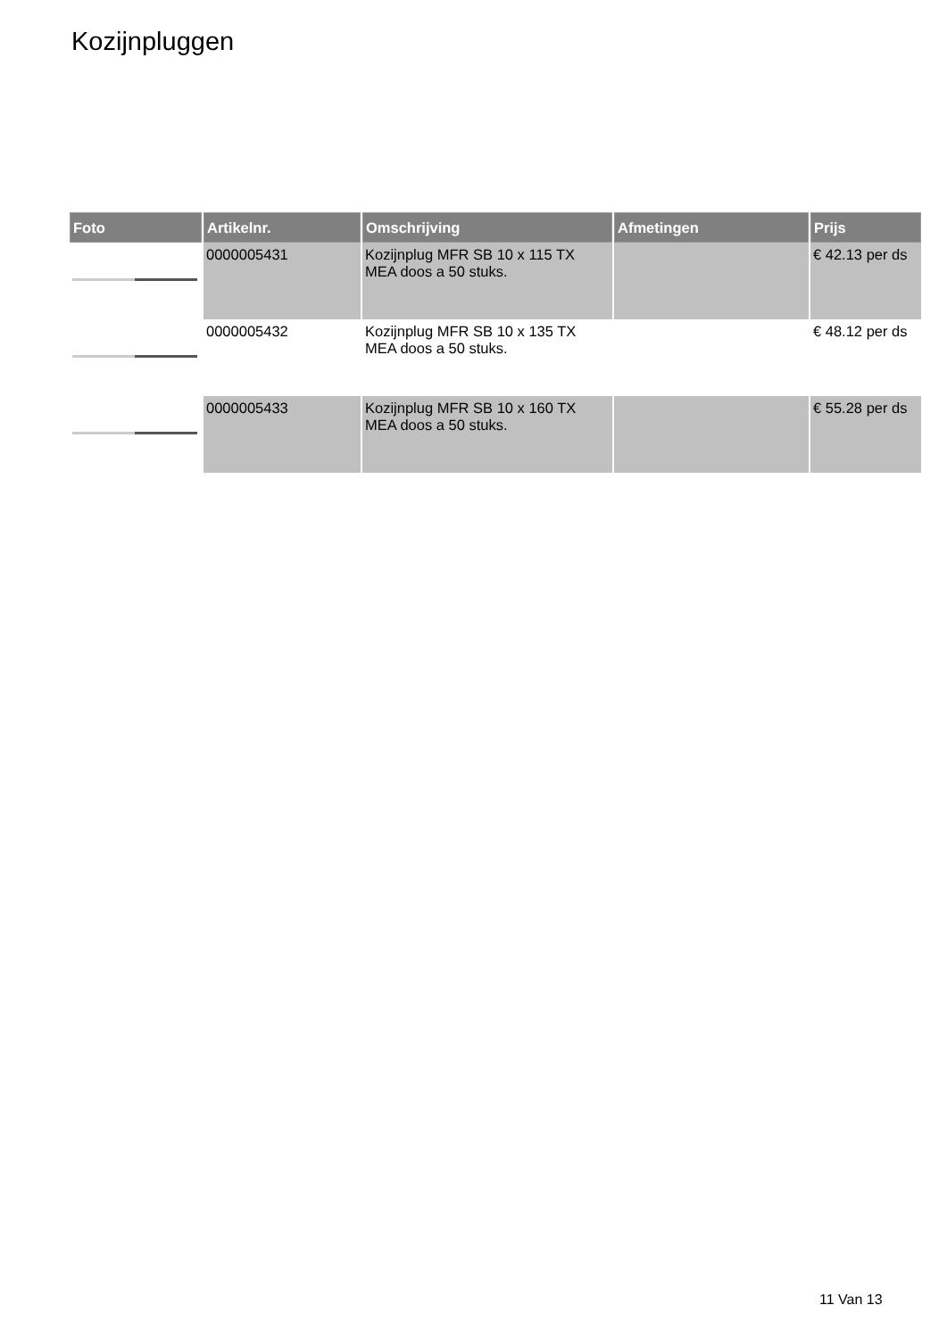Kozijnpluggen
| Foto | Artikelnr. | Omschrijving | Afmetingen | Prijs |
| --- | --- | --- | --- | --- |
| | 0000005431 | Kozijnplug MFR SB 10 x 115 TX MEA doos a 50 stuks. | | € 42.13 per ds |
| | 0000005432 | Kozijnplug MFR SB 10 x 135 TX MEA doos a 50 stuks. | | € 48.12 per ds |
| | 0000005433 | Kozijnplug MFR SB 10 x 160 TX MEA doos a 50 stuks. | | € 55.28 per ds |
11 Van 13